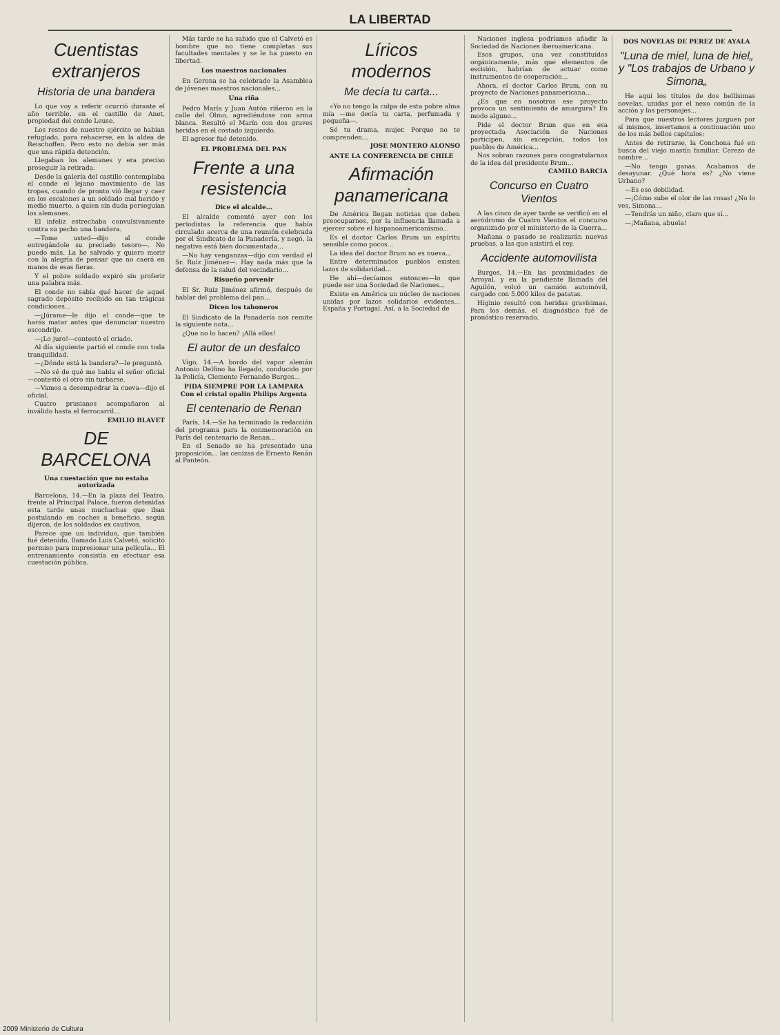LA LIBERTAD
Cuentistas extranjeros
Historia de una bandera
Lo que voy a referir ocurrió durante el año terrible, en el castillo de Anet, propiedad del conde Leuse.
Los restos de nuestro ejército se habían refugiado, para rehacerse, en la aldea de Reischoffen. Pero esto no debía ser más que una rápida detención.
Llegaban los alemanes y era preciso proseguir la retirada.
Desde la galería del castillo contemplaba el conde el lejano movimiento de las tropas, cuando de pronto vió llegar y caer en los escalones a un soldado mal herido y medio muerto, a quien sin duda perseguían los alemanes.
El infeliz estrechaba convulsivamente contra su pecho una bandera.
—Tome usted—dijo al conde entregándole su preciado tesoro—. No puedo más. La he salvado y quiero morir con la alegría de pensar que no caerá en manos de esas fieras.
Y el pobre soldado expiró sin proferir una palabra más.
El conde no sabía qué hacer de aquel sagrado depósito recibido en tan trágicas condiciones...
—¡Júrame—le dijo el conde—que te harás matar antes que denunciar nuestro escondrijo.
—¡Lo juro!—contestó el criado.
Al día siguiente partió el conde con toda tranquilidad.
—¿Dónde está la bandera?—le preguntó.
—No sé de qué me habla el señor oficial—contestó el otro sin turbarse.
—Vamos a desempedrar la cueva—dijo el oficial.
Cuatro prusianos acompañaron al inválido hasta el ferrocarril...
EMILIO BLAVET
DE BARCELONA
Una cuestación que no estaba autorizada
Barcelona, 14.—En la plaza del Teatro, frente al Principal Palace, fueron detenidas esta tarde unas muchachas que iban postulando en coches a beneficio, según dijeron, de los soldados ex cautivos.
Parece que un individuo, que también fué detenido, llamado Luis Calvetó, solicitó permiso para impresionar una película... El entrenamiento consistía en efectuar esa cuestación pública.
Más tarde se ha sabido que el Calvetó es hombre que no tiene completas sus facultades mentales y se le ha puesto en libertad.
Los maestros nacionales
En Gerona se ha celebrado la Asamblea de jóvenes maestros nacionales...
Una riña
Pedro María y Juan Antón riñeron en la calle del Olmo, agrediéndose con arma blanca. Resultó el Marín con dos graves heridas en el costado izquierdo.
El agresor fué detenido.
EL PROBLEMA DEL PAN
Frente a una resistencia
Dice el alcalde...
El alcalde comentó ayer con los periodistas la referencia que había circulado acerca de una reunión celebrada por el Sindicato de la Panadería, y negó, la negativa está bien documentada...
—No hay venganzas—dijo con verdad el Sr. Ruiz Jiménez—. Hay nada más que la defensa de la salud del vecindario...
Risueño porvenir
El Sr. Ruiz Jiménez afirmó, después de hablar del problema del pan...
Dicen los tahoneros
El Sindicato de la Panadería nos remite la siguiente nota...
¿Que no lo hacen? ¡Allá ellos!
El autor de un desfalco
Vigo, 14.—A bordo del vapor alemán Antonio Delfino ha llegado, conducido por la Policía, Clemente Fernando Burgos...
PIDA SIEMPRE POR LA LAMPARA
Con el cristal opalin Philips Argenta
El centenario de Renan
París, 14.—Se ha terminado la redacción del programa para la conmemoración en París del centenario de Renan...
En el Senado se ha presentado una proposición... las cenizas de Ernesto Renán al Panteón.
Líricos modernos
Me decía tu carta...
«Yo no tengo la culpa de esta pobre alma mía —me decía tu carta, perfumada y pequeña—.
Sé tu drama, mujer. Porque no te comprenden...
JOSE MONTERO ALONSO
ANTE LA CONFERENCIA DE CHILE
Afirmación panamericana
De América llegan noticias que deben preocuparnos, por la influencia llamada a ejercer sobre el hispanoamericanismo...
Es el doctor Carlos Brum un espíritu sensible como pocos...
La idea del doctor Brum no es nueva...
Entre determinados pueblos existen lazos de solidaridad...
He ahí—decíamos entonces—lo que puede ser una Sociedad de Naciones...
Existe en América un núcleo de naciones unidas por lazos solidarios evidentes... España y Portugal. Así, a la Sociedad de
Naciones inglesa podríamos añadir la Sociedad de Naciones iberoamericana.
Esos grupos, una vez constituídos orgánicamente, más que elementos de escisión, habrían de actuar como instrumentos de cooperación...
Ahora, el doctor Carlos Brum, con su proyecto de Naciones panamericana...
¿Es que en nosotros ese proyecto provoca un sentimiento de amargura? En modo alguno...
Pide el doctor Brum que en esa proyectada Asociación de Naciones participen, sin excepción, todos los pueblos de América...
Nos sobran razones para congratularnos de la idea del presidente Brum...
CAMILO BARCIA
Concurso en Cuatro Vientos
A las cinco de ayer tarde se verificó en el aeródromo de Cuatro Vientos el concurso organizado por el ministerio de la Guerra...
Mañana o pasado se realizarán nuevas pruebas, a las que asistirá el rey.
Accidente automovilista
Burgos, 14.—En las proximidades de Arroyal, y en la pendiente llamada del Aguilón, volcó un camión automóvil, cargado con 5.000 kilos de patatas.
Higinio resultó con heridas gravísimas. Para los demás, el diagnóstico fué de pronóstico reservado.
DOS NOVELAS DE PEREZ DE AYALA
"Luna de miel, luna de hiel„ y "Los trabajos de Urbano y Simona„
He aquí los títulos de dos bellísimas novelas, unidas por el nexo común de la acción y los personajes...
Para que nuestros lectores juzguen por sí mismos, insertamos a continuación uno de los más bellos capítulos:
Antes de retirarse, la Conchona fué en busca del viejo mastín familiar, Cerezo de nombre...
—No tengo ganas. Acabamos de desayunar. ¿Qué hora es? ¿No viene Urbano?
—Es eso debilidad.
—¡Cómo sube el olor de las rosas! ¿No lo ves, Simona...
—Tendrás un niño, claro que sí...
—¡Mañana, abuela!
2009 Ministerio de Cultura